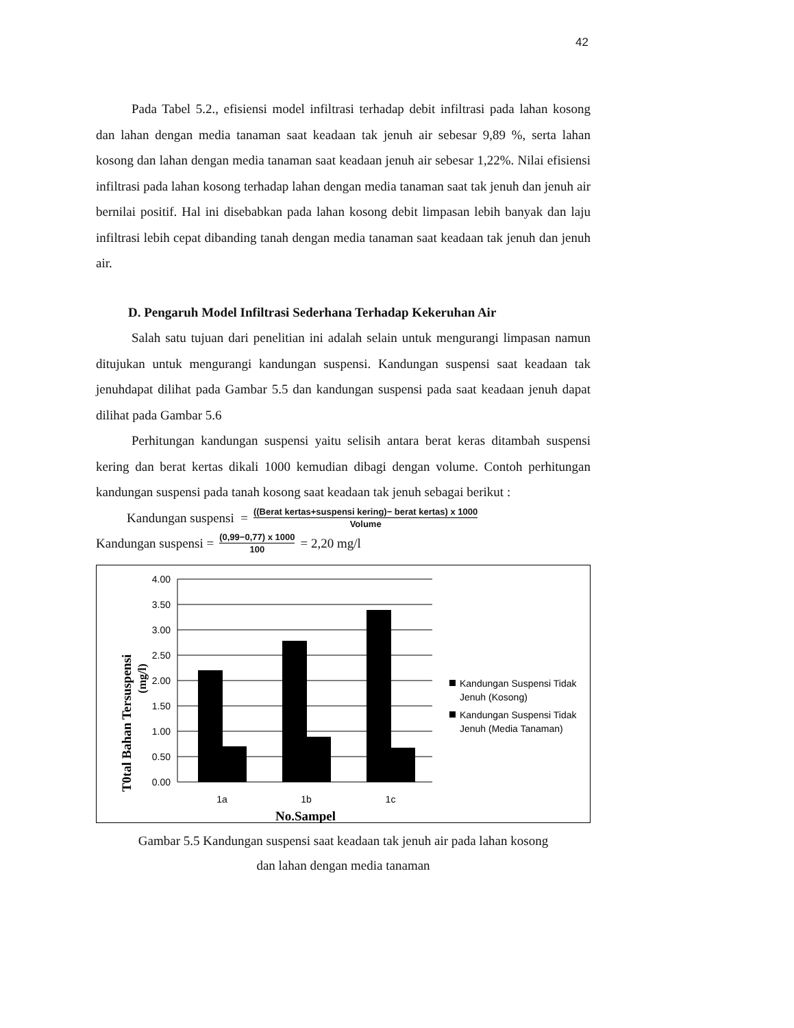42
Pada Tabel 5.2., efisiensi model infiltrasi terhadap debit infiltrasi pada lahan kosong dan lahan dengan media tanaman saat keadaan tak jenuh air sebesar 9,89 %, serta lahan kosong dan lahan dengan media tanaman saat keadaan jenuh air sebesar 1,22%. Nilai efisiensi infiltrasi pada lahan kosong terhadap lahan dengan media tanaman saat tak jenuh dan jenuh air bernilai positif. Hal ini disebabkan pada lahan kosong debit limpasan lebih banyak dan laju infiltrasi lebih cepat dibanding tanah dengan media tanaman saat keadaan tak jenuh dan jenuh air.
D. Pengaruh Model Infiltrasi Sederhana Terhadap Kekeruhan Air
Salah satu tujuan dari penelitian ini adalah selain untuk mengurangi limpasan namun ditujukan untuk mengurangi kandungan suspensi. Kandungan suspensi saat keadaan tak jenuhdapat dilihat pada Gambar 5.5 dan kandungan suspensi pada saat keadaan jenuh dapat dilihat pada Gambar 5.6
Perhitungan kandungan suspensi yaitu selisih antara berat keras ditambah suspensi kering dan berat kertas dikali 1000 kemudian dibagi dengan volume. Contoh perhitungan kandungan suspensi pada tanah kosong saat keadaan tak jenuh sebagai berikut :
Kandungan suspensi = ((Berat kertas+suspensi kering)− berat kertas) x 1000 Volume
Kandungan suspensi = (0,99−0,77) x 1000 100 = 2,20 mg/l
T0tal Bahan Tersuspensi
(mg/l)
4.00
3.50
3.00
2.50
2.00
1.50
1.00
0.50
0.00
1a
1b
1c
No.Sampel
Kandungan Suspensi Tidak
Jenuh (Kosong)
Kandungan Suspensi Tidak
Jenuh (Media Tanaman)
Gambar 5.5 Kandungan suspensi saat keadaan tak jenuh air pada lahan kosong
dan lahan dengan media tanaman